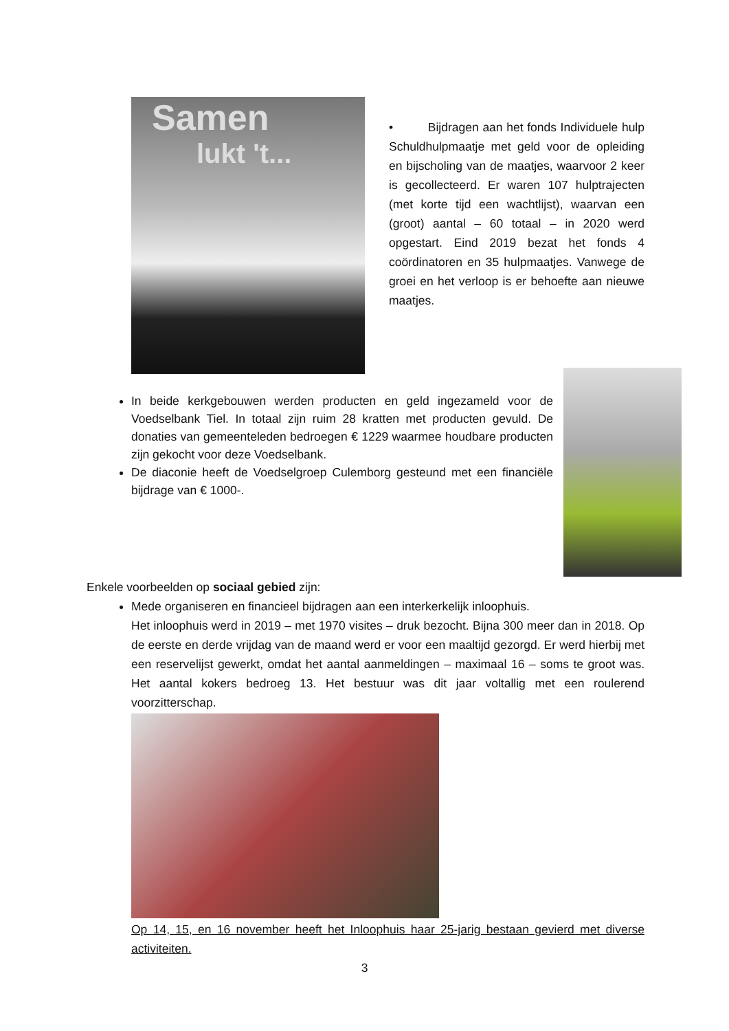Samen
lukt 't...
• Bijdragen aan het fonds Individuele hulp Schuldhulpmaatje met geld voor de opleiding en bijscholing van de maatjes, waarvoor 2 keer is gecollecteerd. Er waren 107 hulptrajecten (met korte tijd een wachtlijst), waarvan een (groot) aantal – 60 totaal – in 2020 werd opgestart. Eind 2019 bezat het fonds 4 coördinatoren en 35 hulpmaatjes. Vanwege de groei en het verloop is er behoefte aan nieuwe maatjes.
In beide kerkgebouwen werden producten en geld ingezameld voor de Voedselbank Tiel. In totaal zijn ruim 28 kratten met producten gevuld. De donaties van gemeenteleden bedroegen € 1229 waarmee houdbare producten zijn gekocht voor deze Voedselbank.
De diaconie heeft de Voedselgroep Culemborg gesteund met een financiële bijdrage van € 1000-.
Enkele voorbeelden op sociaal gebied zijn:
Mede organiseren en financieel bijdragen aan een interkerkelijk inloophuis.
Het inloophuis werd in 2019 – met 1970 visites – druk bezocht. Bijna 300 meer dan in 2018. Op de eerste en derde vrijdag van de maand werd er voor een maaltijd gezorgd. Er werd hierbij met een reservelijst gewerkt, omdat het aantal aanmeldingen – maximaal 16 – soms te groot was. Het aantal kokers bedroeg 13. Het bestuur was dit jaar voltallig met een roulerend voorzitterschap.
Op 14, 15, en 16 november heeft het Inloophuis haar 25-jarig bestaan gevierd met diverse activiteiten.
3